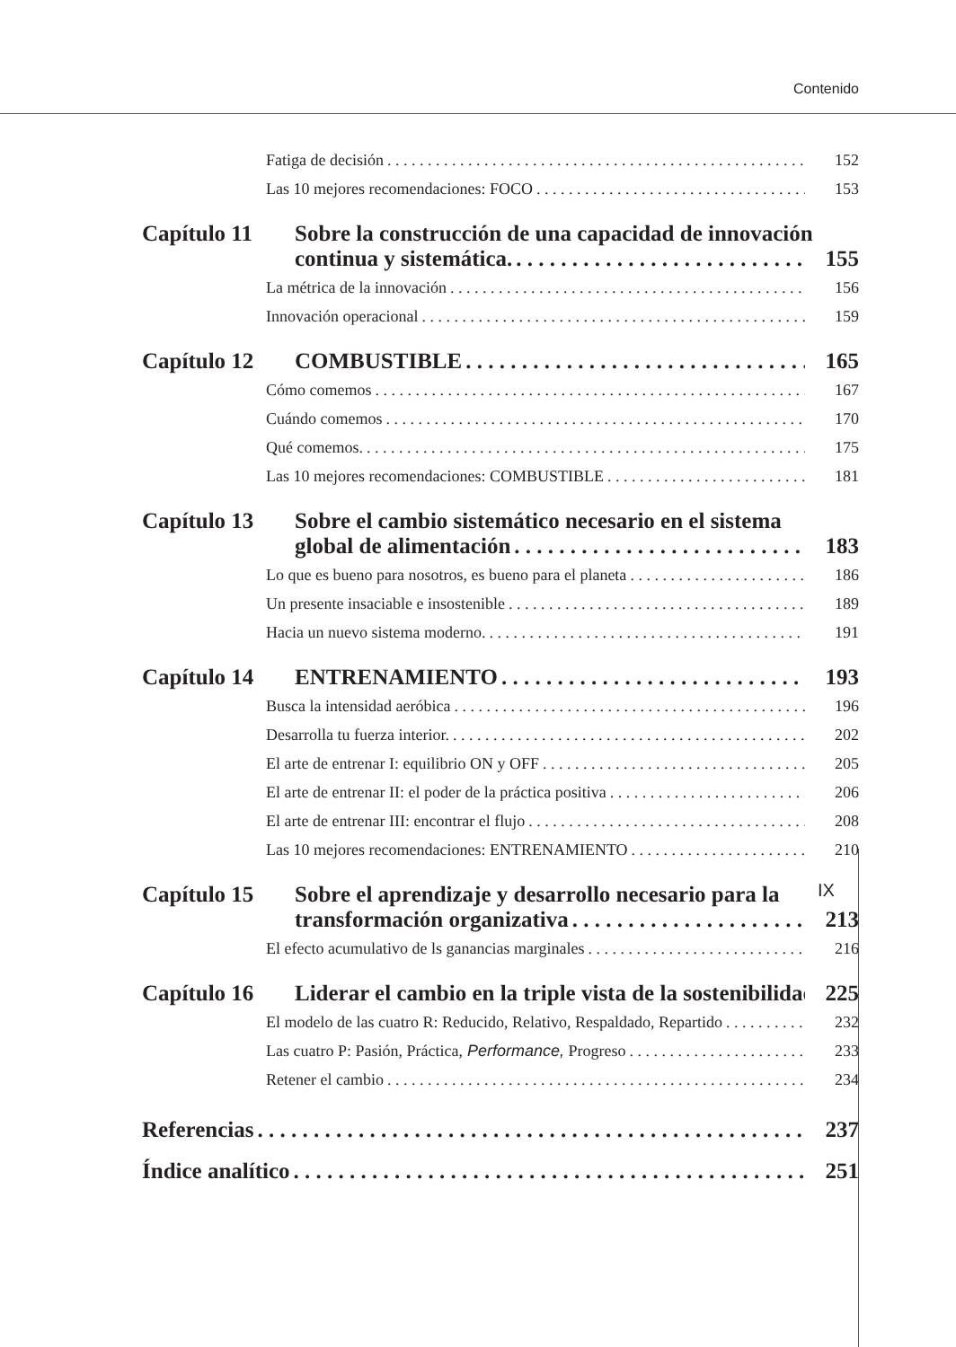Contenido
Fatiga de decisión 152
Las 10 mejores recomendaciones: FOCO 153
Capítulo 11 Sobre la construcción de una capacidad de innovación
continua y sistemática. 155
La métrica de la innovación 156
Innovación operacional 159
Capítulo 12 COMBUSTIBLE 165
Cómo comemos 167
Cuándo comemos 170
Qué comemos. 175
Las 10 mejores recomendaciones: COMBUSTIBLE 181
Capítulo 13 Sobre el cambio sistemático necesario en el sistema
global de alimentación 183
Lo que es bueno para nosotros, es bueno para el planeta 186
Un presente insaciable e insostenible 189
Hacia un nuevo sistema moderno. 191
Capítulo 14 ENTRENAMIENTO 193
Busca la intensidad aeróbica 196
Desarrolla tu fuerza interior. 202
El arte de entrenar I: equilibrio ON y OFF 205
El arte de entrenar II: el poder de la práctica positiva 206
El arte de entrenar III: encontrar el flujo 208
Las 10 mejores recomendaciones: ENTRENAMIENTO 210
Capítulo 15 Sobre el aprendizaje y desarrollo necesario para la
transformación organizativa 213
El efecto acumulativo de ls ganancias marginales 216
Capítulo 16 Liderar el cambio en la triple vista de la sostenibilidad 225
El modelo de las cuatro R: Reducido, Relativo, Respaldado, Repartido 232
Las cuatro P: Pasión, Práctica, Performance, Progreso 233
Retener el cambio 234
Referencias 237
Índice analítico 251
IX